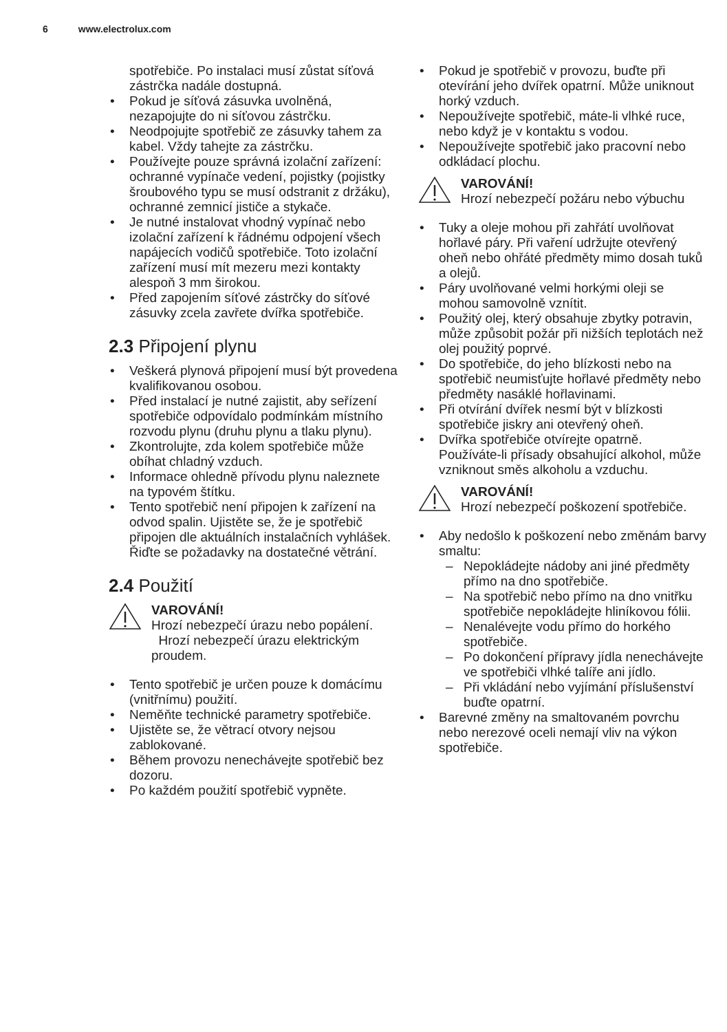6 www.electrolux.com
spotřebiče. Po instalaci musí zůstat síťová zástrčka nadále dostupná.
• Pokud je síťová zásuvka uvolněná, nezapojujte do ni síťovou zástrčku.
• Neodpojujte spotřebič ze zásuvky tahem za kabel. Vždy tahejte za zástrčku.
• Používejte pouze správná izolační zařízení: ochranné vypínače vedení, pojistky (pojistky šroubového typu se musí odstranit z držáku), ochranné zemnicí jističe a stykače.
• Je nutné instalovat vhodný vypínač nebo izolační zařízení k řádnému odpojení všech napájecích vodičů spotřebiče. Toto izolační zařízení musí mít mezeru mezi kontakty alespoň 3 mm širokou.
• Před zapojením síťové zástrčky do síťové zásuvky zcela zavřete dvířka spotřebiče.
2.3 Připojení plynu
• Veškerá plynová připojení musí být provedena kvalifikovanou osobou.
• Před instalací je nutné zajistit, aby seřízení spotřebiče odpovídalo podmínkám místního rozvodu plynu (druhu plynu a tlaku plynu).
• Zkontrolujte, zda kolem spotřebiče může obíhat chladný vzduch.
• Informace ohledně přívodu plynu naleznete na typovém štítku.
• Tento spotřebič není připojen k zařízení na odvod spalin. Ujistěte se, že je spotřebič připojen dle aktuálních instalačních vyhlášek. Řiďte se požadavky na dostatečné větrání.
2.4 Použití
VAROVÁNÍ!
Hrozí nebezpečí úrazu nebo popálení.
Hrozí nebezpečí úrazu elektrickým proudem.
• Tento spotřebič je určen pouze k domácímu (vnitřnímu) použití.
• Neměňte technické parametry spotřebiče.
• Ujistěte se, že větrací otvory nejsou zablokované.
• Během provozu nenechávejte spotřebič bez dozoru.
• Po každém použití spotřebič vypněte.
• Pokud je spotřebič v provozu, buďte při otevírání jeho dvířek opatrní. Může uniknout horký vzduch.
• Nepoužívejte spotřebič, máte-li vlhké ruce, nebo když je v kontaktu s vodou.
• Nepoužívejte spotřebič jako pracovní nebo odkládací plochu.
VAROVÁNÍ!
Hrozí nebezpečí požáru nebo výbuchu
• Tuky a oleje mohou při zahřátí uvolňovat hořlavé páry. Při vaření udržujte otevřený oheň nebo ohřáté předměty mimo dosah tuků a olejů.
• Páry uvolňované velmi horkými oleji se mohou samovolně vznítit.
• Použitý olej, který obsahuje zbytky potravin, může způsobit požár při nižších teplotách než olej použitý poprvé.
• Do spotřebiče, do jeho blízkosti nebo na spotřebič neumisťujte hořlavé předměty nebo předměty nasáklé hořlavinami.
• Při otvírání dvířek nesmí být v blízkosti spotřebiče jiskry ani otevřený oheň.
• Dvířka spotřebiče otvírejte opatrně. Používáte-li přísady obsahující alkohol, může vzniknout směs alkoholu a vzduchu.
VAROVÁNÍ!
Hrozí nebezpečí poškození spotřebiče.
• Aby nedošlo k poškození nebo změnám barvy smaltu:
– Nepokládejte nádoby ani jiné předměty přímo na dno spotřebiče.
– Na spotřebič nebo přímo na dno vnitřku spotřebiče nepokládejte hliníkovou fólii.
– Nenalévejte vodu přímo do horkého spotřebiče.
– Po dokončení přípravy jídla nenechávejte ve spotřebiči vlhké talíře ani jídlo.
– Při vkládání nebo vyjímání příslušenství buďte opatrní.
• Barevné změny na smaltovaném povrchu nebo nerezové oceli nemají vliv na výkon spotřebiče.